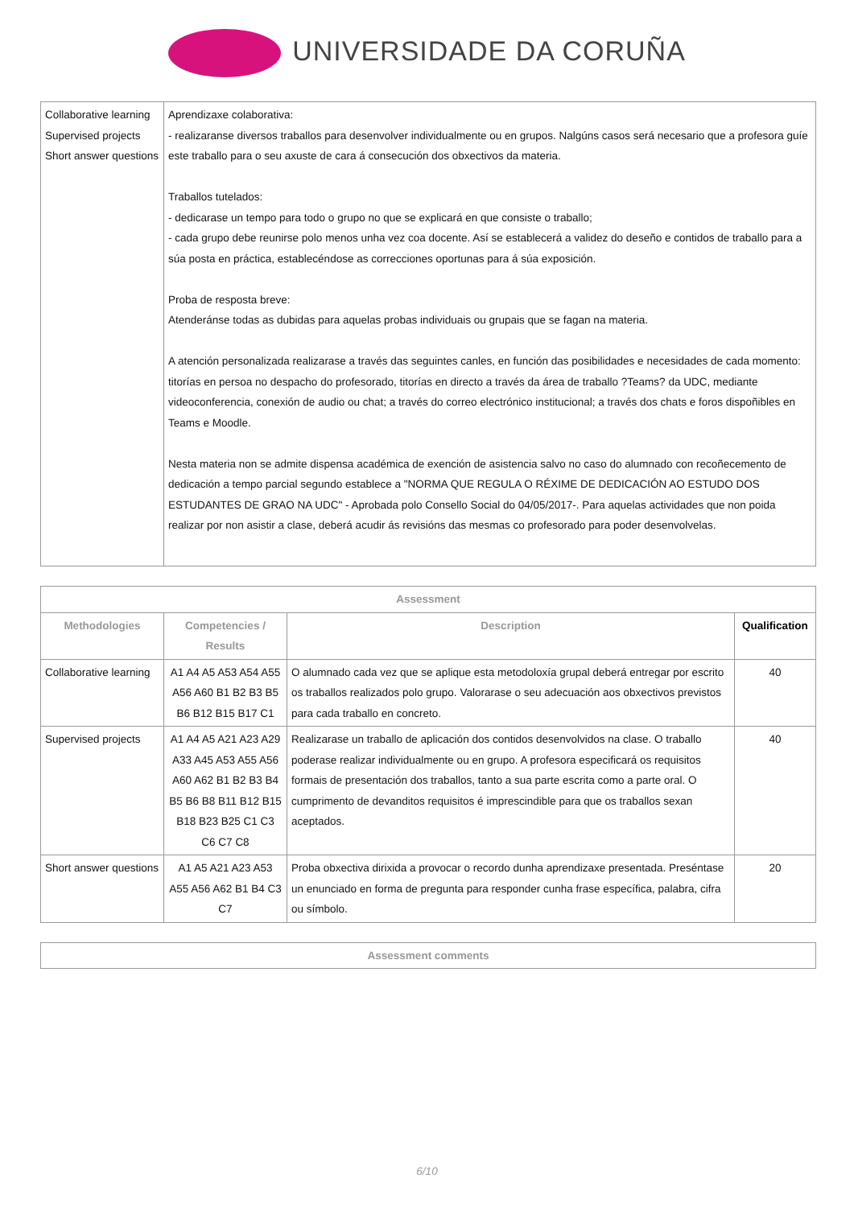UNIVERSIDADE DA CORUÑA
| Collaborative learning Supervised projects Short answer questions | Aprendizaxe colaborativa: - realizaranse diversos traballos para desenvolver individualmente ou en grupos. Nalgúns casos será necesario que a profesora guíe este traballo para o seu axuste de cara á consecución dos obxectivos da materia. Traballos tutelados: - dedicarase un tempo para todo o grupo no que se explicará en que consiste o traballo; - cada grupo debe reunirse polo menos unha vez coa docente. Así se establecerá a validez do deseño e contidos de traballo para a súa posta en práctica, establecéndose as correcciones oportunas para á súa exposición. Proba de resposta breve: Atenderánse todas as dubidas para aquelas probas individuais ou grupais que se fagan na materia. A atención personalizada realizarase a través das seguintes canles, en función das posibilidades e necesidades de cada momento: titorías en persoa no despacho do profesorado, titorías en directo a través da área de traballo ?Teams? da UDC, mediante videoconferencia, conexión de audio ou chat; a través do correo electrónico institucional; a través dos chats e foros dispoñibles en Teams e Moodle. Nesta materia non se admite dispensa académica de exención de asistencia salvo no caso do alumnado con recoñecemento de dedicación a tempo parcial segundo establece a "NORMA QUE REGULA O RÉXIME DE DEDICACIÓN AO ESTUDO DOS ESTUDANTES DE GRAO NA UDC" - Aprobada polo Consello Social do 04/05/2017-. Para aquelas actividades que non poida realizar por non asistir a clase, deberá acudir ás revisións das mesmas co profesorado para poder desenvolvelas. |
| Assessment | | | |
| --- | --- | --- | --- |
| Methodologies | Competencies / Results | Description | Qualification |
| Collaborative learning | A1 A4 A5 A53 A54 A55 A56 A60 B1 B2 B3 B5 B6 B12 B15 B17 C1 | O alumnado cada vez que se aplique esta metodoloxía grupal deberá entregar por escrito os traballos realizados polo grupo. Valorarase o seu adecuación aos obxectivos previstos para cada traballo en concreto. | 40 |
| Supervised projects | A1 A4 A5 A21 A23 A29 A33 A45 A53 A55 A56 A60 A62 B1 B2 B3 B4 B5 B6 B8 B11 B12 B15 B18 B23 B25 C1 C3 C6 C7 C8 | Realizarase un traballo de aplicación dos contidos desenvolvidos na clase. O traballo poderase realizar individualmente ou en grupo. A profesora especificará os requisitos formais de presentación dos traballos, tanto a sua parte escrita como a parte oral. O cumprimento de devanditos requisitos é imprescindible para que os traballos sexan aceptados. | 40 |
| Short answer questions | A1 A5 A21 A23 A53 A55 A56 A62 B1 B4 C3 C7 | Proba obxectiva dirixida a provocar o recordo dunha aprendizaxe presentada. Preséntase un enunciado en forma de pregunta para responder cunha frase específica, palabra, cifra ou símbolo. | 20 |
| Assessment comments |
| --- |
6/10